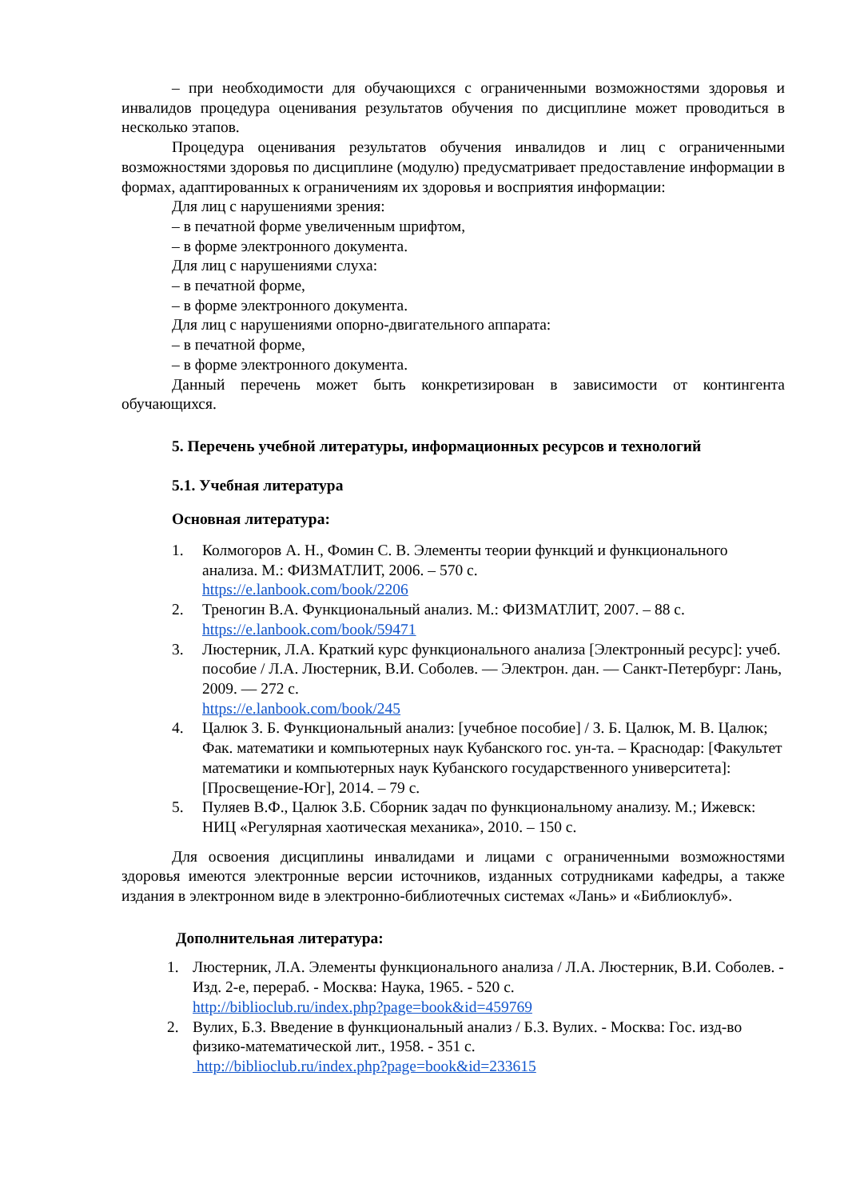– при необходимости для обучающихся с ограниченными возможностями здоровья и инвалидов процедура оценивания результатов обучения по дисциплине может проводиться в несколько этапов.
Процедура оценивания результатов обучения инвалидов и лиц с ограниченными возможностями здоровья по дисциплине (модулю) предусматривает предоставление информации в формах, адаптированных к ограничениям их здоровья и восприятия информации:
Для лиц с нарушениями зрения:
– в печатной форме увеличенным шрифтом,
– в форме электронного документа.
Для лиц с нарушениями слуха:
– в печатной форме,
– в форме электронного документа.
Для лиц с нарушениями опорно-двигательного аппарата:
– в печатной форме,
– в форме электронного документа.
Данный перечень может быть конкретизирован в зависимости от контингента обучающихся.
5. Перечень учебной литературы, информационных ресурсов и технологий
5.1. Учебная литература
Основная литература:
1. Колмогоров А. Н., Фомин С. В. Элементы теории функций и функционального анализа. М.: ФИЗМАТЛИТ, 2006. – 570 с.
https://e.lanbook.com/book/2206
2. Треногин В.А. Функциональный анализ. М.: ФИЗМАТЛИТ, 2007. – 88 с.
https://e.lanbook.com/book/59471
3. Люстерник, Л.А. Краткий курс функционального анализа [Электронный ресурс]: учеб. пособие / Л.А. Люстерник, В.И. Соболев. — Электрон. дан. — Санкт-Петербург: Лань, 2009. — 272 с.
https://e.lanbook.com/book/245
4. Цалюк З. Б. Функциональный анализ: [учебное пособие] / З. Б. Цалюк, М. В. Цалюк; Фак. математики и компьютерных наук Кубанского гос. ун-та. – Краснодар: [Факультет математики и компьютерных наук Кубанского государственного университета]: [Просвещение-Юг], 2014. – 79 с.
5. Пуляев В.Ф., Цалюк З.Б. Сборник задач по функциональному анализу. М.; Ижевск: НИЦ «Регулярная хаотическая механика», 2010. – 150 с.
Для освоения дисциплины инвалидами и лицами с ограниченными возможностями здоровья имеются электронные версии источников, изданных сотрудниками кафедры, а также издания в электронном виде в электронно-библиотечных системах «Лань» и «Библиоклуб».
Дополнительная литература:
1. Люстерник, Л.А. Элементы функционального анализа / Л.А. Люстерник, В.И. Соболев. - Изд. 2-е, перераб. - Москва: Наука, 1965. - 520 с.
http://biblioclub.ru/index.php?page=book&id=459769
2. Вулих, Б.З. Введение в функциональный анализ / Б.З. Вулих. - Москва: Гос. изд-во физико-математической лит., 1958. - 351 с.
http://biblioclub.ru/index.php?page=book&id=233615